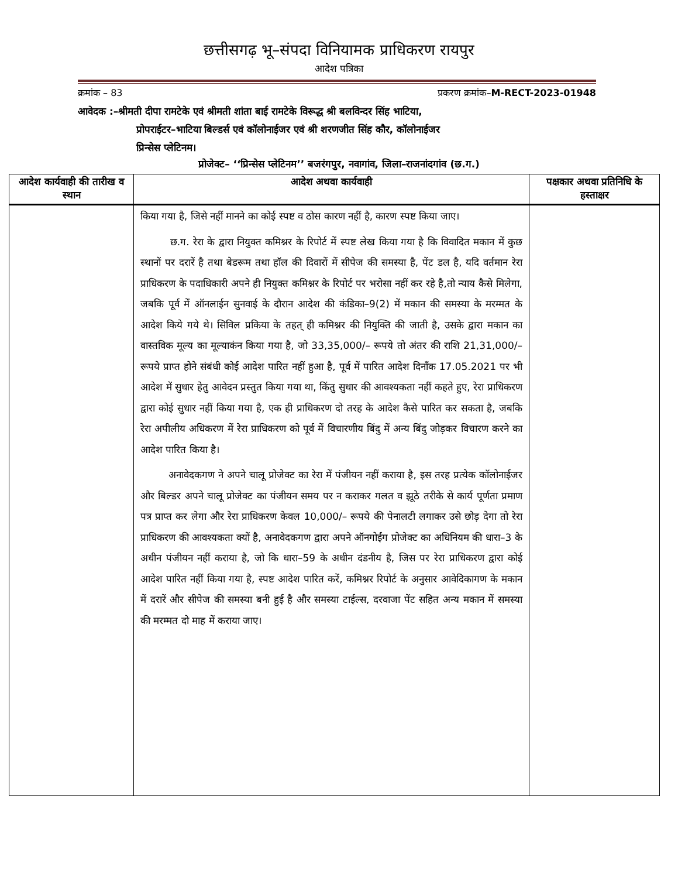छत्तीसगढ़ भू–संपदा विनियामक प्राधिकरण रायपुर
आदेश पत्रिका
क्रमांक – 83 प्रकरण क्रमांक–M-RECT-2023-01948
आवेदक :–श्रीमती दीपा रामटेके एवं श्रीमती शांता बाई रामटेके विरूद्ध श्री बलविन्दर सिंह भाटिया,
प्रोपराईटर–भाटिया बिल्डर्स एवं कॉलोनाईजर एवं श्री शरणजीत सिंह कौर, कॉलोनाईजर
प्रिन्सेस प्लेटिनम।
प्रोजेक्ट– ‘‘प्रिन्सेस प्लेटिनम’’ बजरंगपुर, नवागांव, जिला–राजनांदगांव (छ.ग.)
| आदेश कार्यवाही की तारीख व स्थान | आदेश अथवा कार्यवाही | पक्षकार अथवा प्रतिनिधि के हस्ताक्षर |
| --- | --- | --- |
| | किया गया है, जिसे नहीं मानने का कोई स्पष्ट व ठोस कारण नहीं है, कारण स्पष्ट किया जाए। छ.ग. रेरा के द्वारा नियुक्त कमिश्नर के रिपोर्ट में स्पष्ट लेख किया गया है कि विवादित मकान में कुछ स्थानों पर दरारें है तथा बेडरूम तथा हॉल की दिवारों में सीपेज की समस्या है, पेंट डल है, यदि वर्तमान रेरा प्राधिकरण के पदाधिकारी अपने ही नियुक्त कमिश्नर के रिपोर्ट पर भरोसा नहीं कर रहे है,तो न्याय कैसे मिलेगा, जबकि पूर्व में ऑनलाईन सुनवाई के दौरान आदेश की कंडिका–9(2) में मकान की समस्या के मरम्मत के आदेश किये गये थे। सिविल प्रकिया के तहत् ही कमिश्नर की नियुक्ति की जाती है, उसके द्वारा मकान का वास्तविक मूल्य का मूल्याकंन किया गया है, जो 33,35,000/– रूपये तो अंतर की राशि 21,31,000/– रूपये प्राप्त होने संबंधी कोई आदेश पारित नहीं हुआ है, पूर्व में पारित आदेश दिनाँक 17.05.2021 पर भी आदेश में सुधार हेतु आवेदन प्रस्तुत किया गया था, किंतु सुधार की आवश्यकता नहीं कहते हुए, रेरा प्राधिकरण द्वारा कोई सुधार नहीं किया गया है, एक ही प्राधिकरण दो तरह के आदेश कैसे पारित कर सकता है, जबकि रेरा अपीलीय अधिकरण में रेरा प्राधिकरण को पूर्व में विचारणीय बिंदु में अन्य बिंदु जोड़कर विचारण करने का आदेश पारित किया है। अनावेदकगण ने अपने चालू प्रोजेक्ट का रेरा में पंजीयन नहीं कराया है, इस तरह प्रत्येक कॉलोनाईजर और बिल्डर अपने चालू प्रोजेक्ट का पंजीयन समय पर न कराकर गलत व झूठे तरीके से कार्य पूर्णता प्रमाण पत्र प्राप्त कर लेगा और रेरा प्राधिकरण केवल 10,000/– रूपये की पेनालटी लगाकर उसे छोड़ देगा तो रेरा प्राधिकरण की आवश्यकता क्यों है, अनावेदकगण द्वारा अपने ऑनगोईंग प्रोजेक्ट का अधिनियम की धारा–3 के अधीन पंजीयन नहीं कराया है, जो कि धारा–59 के अधीन दंडनीय है, जिस पर रेरा प्राधिकरण द्वारा कोई आदेश पारित नहीं किया गया है, स्पष्ट आदेश पारित करें, कमिश्नर रिपोर्ट के अनुसार आवेदिकागण के मकान में दरारें और सीपेज की समस्या बनी हुई है और समस्या टाईल्स, दरवाजा पेंट सहित अन्य मकान में समस्या की मरम्मत दो माह में कराया जाए। | |